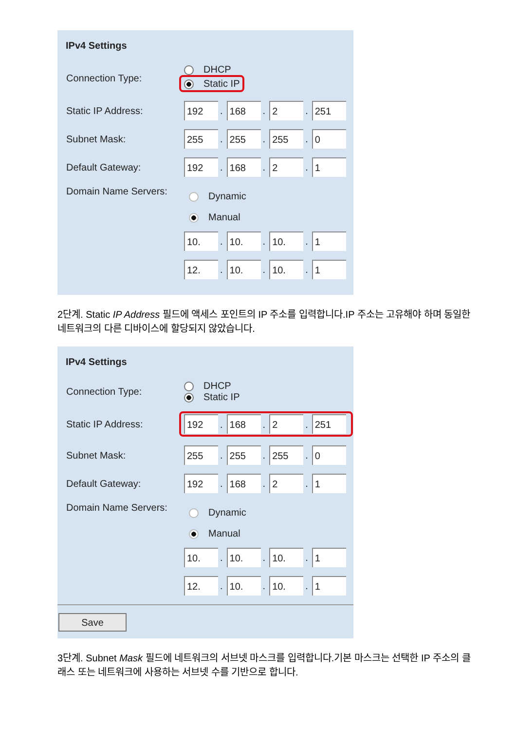IPv4 Settings
Connection Type:
DHCP
Static IP
Static IP Address:
192. 168. 2. 251
Subnet Mask:
255. 255. 255. 0
Default Gateway:
192. 168. 2. 1
Domain Name Servers:
Dynamic
Manual
10.. 10.. 10.. 1
12.. 10.. 10.. 1
2단계. Static IP Address 필드에 액세스 포인트의 IP 주소를 입력합니다.IP 주소는 고유해야 하며 동일한 네트워크의 다른 디바이스에 할당되지 않았습니다.
IPv4 Settings
Connection Type:
DHCP
Static IP
Static IP Address:
192. 168. 2. 251
Subnet Mask:
255. 255. 255. 0
Default Gateway:
192. 168. 2. 1
Domain Name Servers:
Dynamic
Manual
10.. 10.. 10.. 1
12.. 10.. 10.. 1
Save
3단계. Subnet Mask 필드에 네트워크의 서브넷 마스크를 입력합니다.기본 마스크는 선택한 IP 주소의 클래스 또는 네트워크에 사용하는 서브넷 수를 기반으로 합니다.